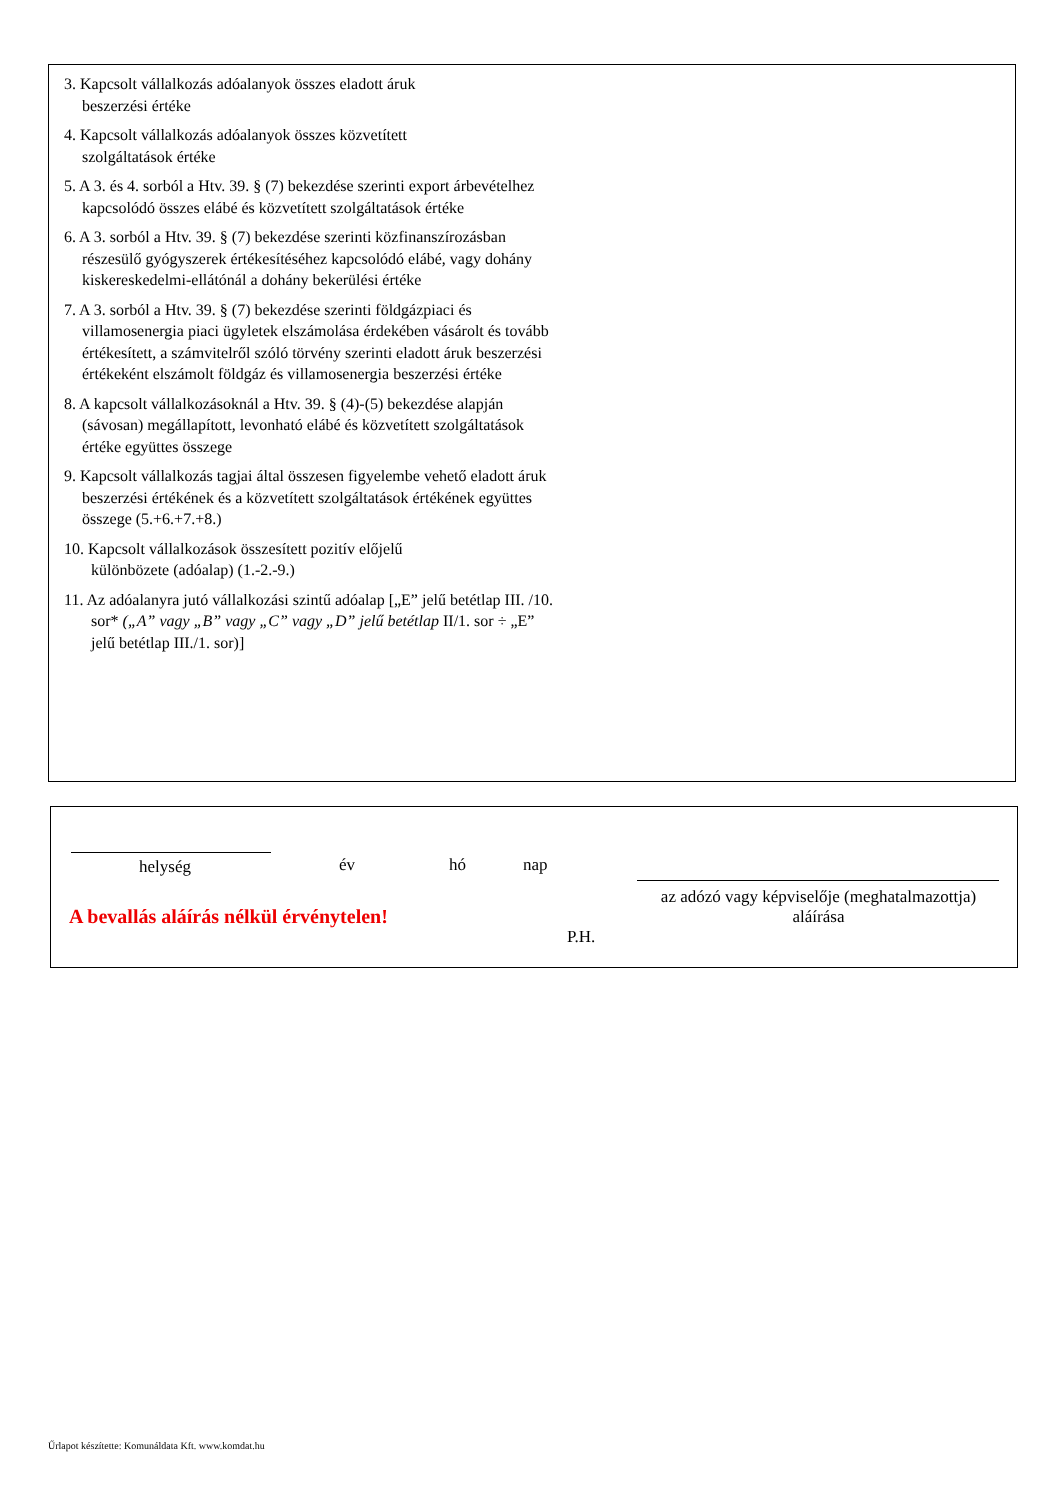3. Kapcsolt vállalkozás adóalanyok összes eladott áruk
beszerzési értéke
4. Kapcsolt vállalkozás adóalanyok összes közvetített
szolgáltatások értéke
5. A 3. és 4. sorból a Htv. 39. § (7) bekezdése szerinti export árbevételhez kapcsolódó összes elábé és közvetített szolgáltatások értéke
6. A 3. sorból a Htv. 39. § (7) bekezdése szerinti közfinanszírozásban részesülő gyógyszerek értékesítéséhez kapcsolódó elábé, vagy dohány kiskereskedelmi-ellátónál a dohány bekerülési értéke
7. A 3. sorból a Htv. 39. § (7) bekezdése szerinti földgázpiaci és villamosenergia piaci ügyletek elszámolása érdekében vásárolt és tovább értékesített, a számvitelről szóló törvény szerinti eladott áruk beszerzési értékeként elszámolt földgáz és villamosenergia beszerzési értéke
8. A kapcsolt vállalkozásoknál a Htv. 39. § (4)-(5) bekezdése alapján (sávosan) megállapított, levonható elábé és közvetített szolgáltatások értéke együttes összege
9. Kapcsolt vállalkozás tagjai által összesen figyelembe vehető eladott áruk beszerzési értékének és a közvetített szolgáltatások értékének együttes összege (5.+6.+7.+8.)
10. Kapcsolt vállalkozások összesített pozitív előjelű
különbözete (adóalap) (1.-2.-9.)
11. Az adóalanyra jutó vállalkozási szintű adóalap [„E” jelű betétlap III. /10. sor* („A” vagy „B” vagy „C” vagy „D” jelű betétlap II/1. sor ÷ „E” jelű betétlap III./1. sor)]
helység év hó nap
az adózó vagy képviselője (meghatalmazottja)
aláírása
A bevallás aláírás nélkül érvénytelen!
P.H.
Űrlapot készítette: Komunáldata Kft. www.komdat.hu